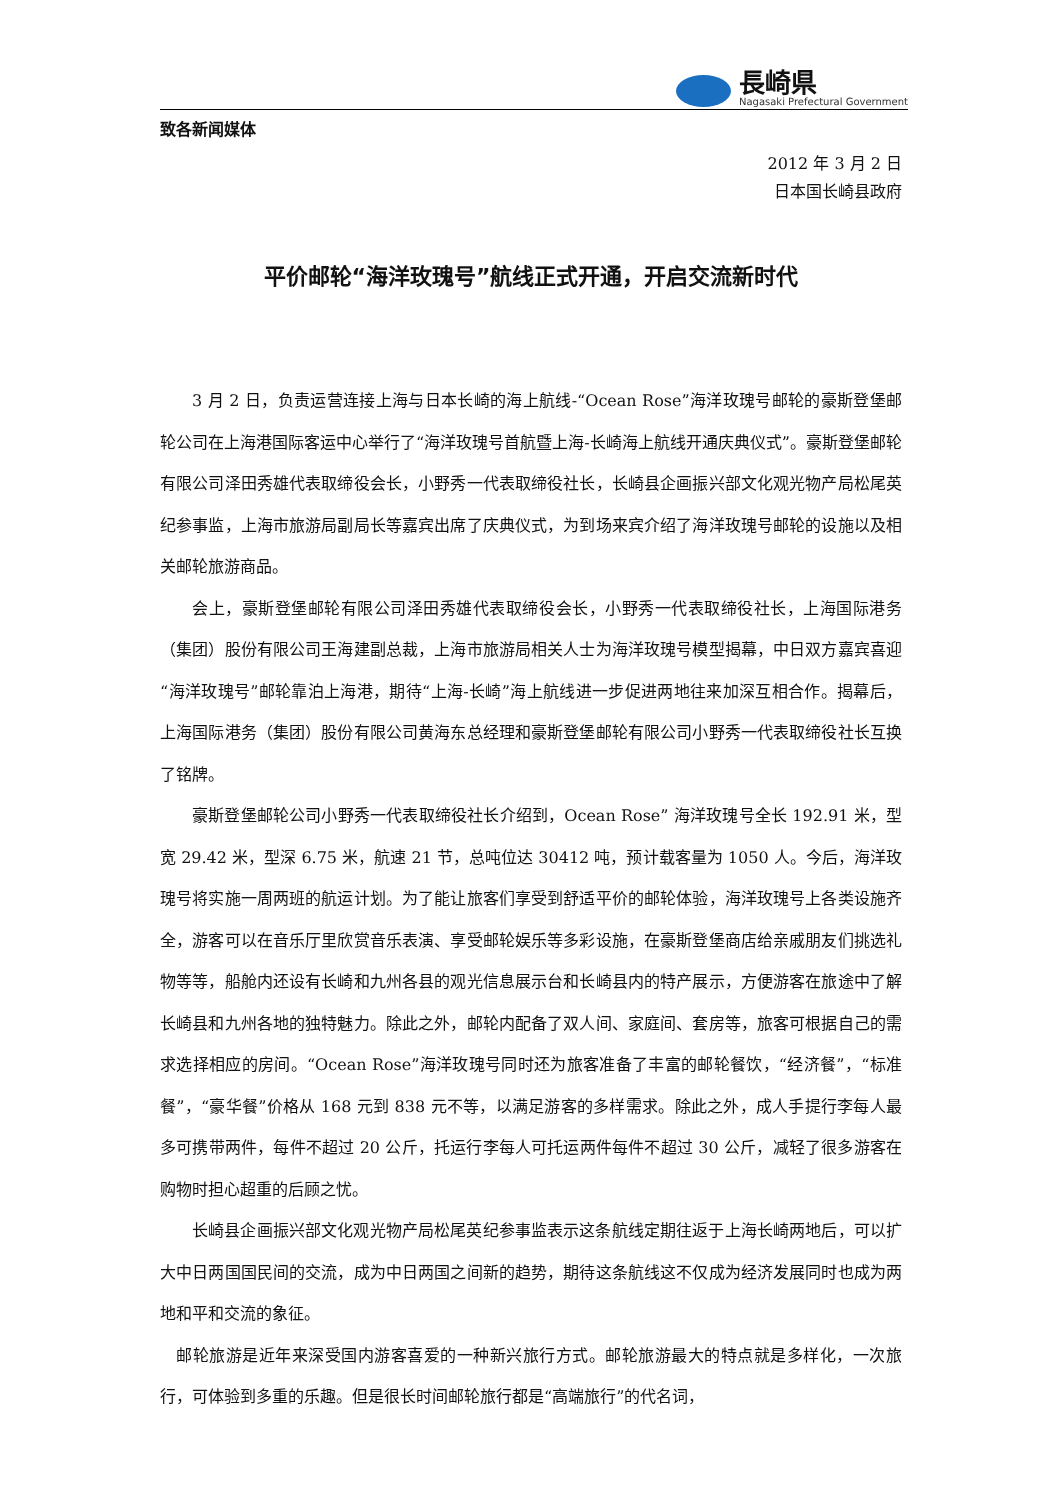長崎県
Nagasaki Prefectural Government
致各新闻媒体
2012 年 3 月 2 日
日本国长崎县政府
平价邮轮“海洋玫瑰号”航线正式开通，开启交流新时代
3 月 2 日，负责运营连接上海与日本长崎的海上航线-“Ocean Rose”海洋玫瑰号邮轮的豪斯登堡邮轮公司在上海港国际客运中心举行了“海洋玫瑰号首航暨上海-长崎海上航线开通庆典仪式”。豪斯登堡邮轮有限公司泽田秀雄代表取缔役会长，小野秀一代表取缔役社长，长崎县企画振兴部文化观光物产局松尾英纪参事监，上海市旅游局副局长等嘉宾出席了庆典仪式，为到场来宾介绍了海洋玫瑰号邮轮的设施以及相关邮轮旅游商品。
会上，豪斯登堡邮轮有限公司泽田秀雄代表取缔役会长，小野秀一代表取缔役社长，上海国际港务（集团）股份有限公司王海建副总裁，上海市旅游局相关人士为海洋玫瑰号模型揭幕，中日双方嘉宾喜迎“海洋玫瑰号”邮轮靠泊上海港，期待“上海-长崎”海上航线进一步促进两地往来加深互相合作。揭幕后，上海国际港务（集团）股份有限公司黄海东总经理和豪斯登堡邮轮有限公司小野秀一代表取缔役社长互换了铭牌。
豪斯登堡邮轮公司小野秀一代表取缔役社长介绍到，Ocean Rose” 海洋玫瑰号全长 192.91 米，型宽 29.42 米，型深 6.75 米，航速 21 节，总吨位达 30412 吨，预计载客量为 1050 人。今后，海洋玫瑰号将实施一周两班的航运计划。为了能让旅客们享受到舒适平价的邮轮体验，海洋玫瑰号上各类设施齐全，游客可以在音乐厅里欣赏音乐表演、享受邮轮娱乐等多彩设施，在豪斯登堡商店给亲戚朋友们挑选礼物等等，船舱内还设有长崎和九州各县的观光信息展示台和长崎县内的特产展示，方便游客在旅途中了解长崎县和九州各地的独特魅力。除此之外，邮轮内配备了双人间、家庭间、套房等，旅客可根据自己的需求选择相应的房间。“Ocean Rose”海洋玫瑰号同时还为旅客准备了丰富的邮轮餐饮，“经济餐”，“标准餐”，“豪华餐”价格从 168 元到 838 元不等，以满足游客的多样需求。除此之外，成人手提行李每人最多可携带两件，每件不超过 20 公斤，托运行李每人可托运两件每件不超过 30 公斤，减轻了很多游客在购物时担心超重的后顾之忧。
长崎县企画振兴部文化观光物产局松尾英纪参事监表示这条航线定期往返于上海长崎两地后，可以扩大中日两国国民间的交流，成为中日两国之间新的趋势，期待这条航线这不仅成为经济发展同时也成为两地和平和交流的象征。
邮轮旅游是近年来深受国内游客喜爱的一种新兴旅行方式。邮轮旅游最大的特点就是多样化，一次旅行，可体验到多重的乐趣。但是很长时间邮轮旅行都是“高端旅行”的代名词，